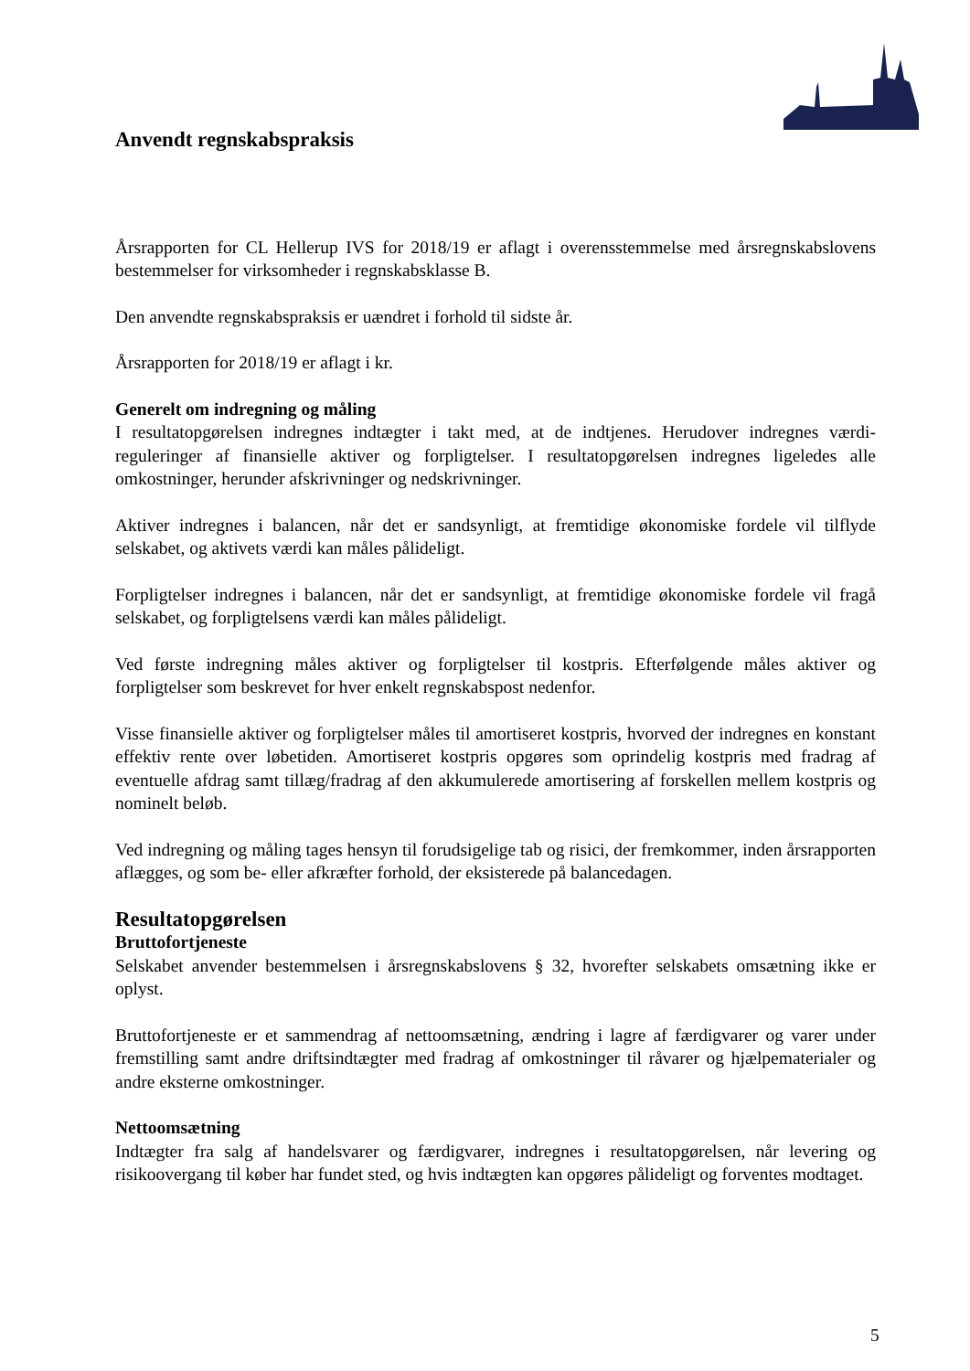Anvendt regnskabspraksis
Årsrapporten for CL Hellerup IVS for 2018/19 er aflagt i overensstemmelse med årsregnskabs­lovens bestemmelser for virksomheder i regnskabsklasse B.
Den anvendte regnskabspraksis er uændret i forhold til sidste år.
Årsrapporten for 2018/19 er aflagt i kr.
Generelt om indregning og måling
I resultatopgørelsen indregnes indtægter i takt med, at de indtjenes. Herudover indregnes værdi­reguleringer af finansielle aktiver og forpligtelser. I resultatopgørelsen indregnes ligeledes alle omkostninger, herunder afskrivninger og nedskrivninger.
Aktiver indregnes i balancen, når det er sandsynligt, at fremtidige økonomiske fordele vil tilflyde selskabet, og aktivets værdi kan måles pålideligt.
Forpligtelser indregnes i balancen, når det er sandsynligt, at fremtidige økonomiske fordele vil fragå selskabet, og forpligtelsens værdi kan måles pålideligt.
Ved første indregning måles aktiver og forpligtelser til kostpris. Efterfølgende måles aktiver og forpligtelser som beskrevet for hver enkelt regnskabspost nedenfor.
Visse finansielle aktiver og forpligtelser måles til amortiseret kostpris, hvorved der indregnes en konstant effektiv rente over løbetiden. Amortiseret kostpris opgøres som oprindelig kostpris med fradrag af eventuelle afdrag samt tillæg/fradrag af den akkumulerede amortisering af forskellen mellem kostpris og nominelt beløb.
Ved indregning og måling tages hensyn til forudsigelige tab og risici, der fremkommer, inden årsrapporten aflægges, og som be- eller afkræfter forhold, der eksisterede på balancedagen.
Resultatopgørelsen
Bruttofortjeneste
Selskabet anvender bestemmelsen i årsregnskabslovens § 32, hvorefter selskabets omsætning ik­ke er oplyst.
Bruttofortjeneste er et sammendrag af nettoomsætning, ændring i lagre af færdigvarer og varer under fremstilling samt andre driftsindtægter med fradrag af omkostninger til råvarer og hjælpe­materialer og andre eksterne omkostninger.
Nettoomsætning
Indtægter fra salg af handelsvarer og færdigvarer, indregnes i resultatopgørelsen, når levering og risikoovergang til køber har fundet sted, og hvis indtægten kan opgøres pålideligt og forventes modtaget.
5